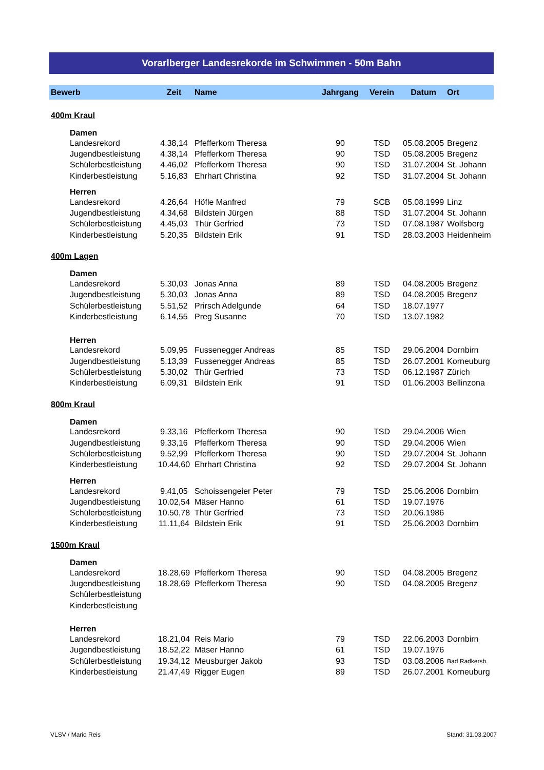Vorarlberger Landesrekorde im Schwimmen - 50m Bahn
| Bewerb | Zeit | Name | Jahrgang | Verein | Datum | Ort |
| --- | --- | --- | --- | --- | --- | --- |
| 400m Kraul | | | | | | |
| Damen | | | | | | |
| Landesrekord | 4.38,14 | Pfefferkorn Theresa | 90 | TSD | 05.08.2005 | Bregenz |
| Jugendbestleistung | 4.38,14 | Pfefferkorn Theresa | 90 | TSD | 05.08.2005 | Bregenz |
| Schülerbestleistung | 4.46,02 | Pfefferkorn Theresa | 90 | TSD | 31.07.2004 | St. Johann |
| Kinderbestleistung | 5.16,83 | Ehrhart Christina | 92 | TSD | 31.07.2004 | St. Johann |
| Herren | | | | | | |
| Landesrekord | 4.26,64 | Höfle Manfred | 79 | SCB | 05.08.1999 | Linz |
| Jugendbestleistung | 4.34,68 | Bildstein Jürgen | 88 | TSD | 31.07.2004 | St. Johann |
| Schülerbestleistung | 4.45,03 | Thür Gerfried | 73 | TSD | 07.08.1987 | Wolfsberg |
| Kinderbestleistung | 5.20,35 | Bildstein Erik | 91 | TSD | 28.03.2003 | Heidenheim |
| 400m Lagen | | | | | | |
| Damen | | | | | | |
| Landesrekord | 5.30,03 | Jonas Anna | 89 | TSD | 04.08.2005 | Bregenz |
| Jugendbestleistung | 5.30,03 | Jonas Anna | 89 | TSD | 04.08.2005 | Bregenz |
| Schülerbestleistung | 5.51,52 | Prirsch Adelgunde | 64 | TSD | 18.07.1977 | |
| Kinderbestleistung | 6.14,55 | Preg Susanne | 70 | TSD | 13.07.1982 | |
| Herren | | | | | | |
| Landesrekord | 5.09,95 | Fussenegger Andreas | 85 | TSD | 29.06.2004 | Dornbirn |
| Jugendbestleistung | 5.13,39 | Fussenegger Andreas | 85 | TSD | 26.07.2001 | Korneuburg |
| Schülerbestleistung | 5.30,02 | Thür Gerfried | 73 | TSD | 06.12.1987 | Zürich |
| Kinderbestleistung | 6.09,31 | Bildstein Erik | 91 | TSD | 01.06.2003 | Bellinzona |
| 800m Kraul | | | | | | |
| Damen | | | | | | |
| Landesrekord | 9.33,16 | Pfefferkorn Theresa | 90 | TSD | 29.04.2006 | Wien |
| Jugendbestleistung | 9.33,16 | Pfefferkorn Theresa | 90 | TSD | 29.04.2006 | Wien |
| Schülerbestleistung | 9.52,99 | Pfefferkorn Theresa | 90 | TSD | 29.07.2004 | St. Johann |
| Kinderbestleistung | 10.44,60 | Ehrhart Christina | 92 | TSD | 29.07.2004 | St. Johann |
| Herren | | | | | | |
| Landesrekord | 9.41,05 | Schoissengeier Peter | 79 | TSD | 25.06.2006 | Dornbirn |
| Jugendbestleistung | 10.02,54 | Mäser Hanno | 61 | TSD | 19.07.1976 | |
| Schülerbestleistung | 10.50,78 | Thür Gerfried | 73 | TSD | 20.06.1986 | |
| Kinderbestleistung | 11.11,64 | Bildstein Erik | 91 | TSD | 25.06.2003 | Dornbirn |
| 1500m Kraul | | | | | | |
| Damen | | | | | | |
| Landesrekord | 18.28,69 | Pfefferkorn Theresa | 90 | TSD | 04.08.2005 | Bregenz |
| Jugendbestleistung | 18.28,69 | Pfefferkorn Theresa | 90 | TSD | 04.08.2005 | Bregenz |
| Schülerbestleistung | | | | | | |
| Kinderbestleistung | | | | | | |
| Herren | | | | | | |
| Landesrekord | 18.21,04 | Reis Mario | 79 | TSD | 22.06.2003 | Dornbirn |
| Jugendbestleistung | 18.52,22 | Mäser Hanno | 61 | TSD | 19.07.1976 | |
| Schülerbestleistung | 19.34,12 | Meusburger Jakob | 93 | TSD | 03.08.2006 | Bad Radkersb. |
| Kinderbestleistung | 21.47,49 | Rigger Eugen | 89 | TSD | 26.07.2001 | Korneuburg |
VLSV / Mario Reis Stand: 31.03.2007